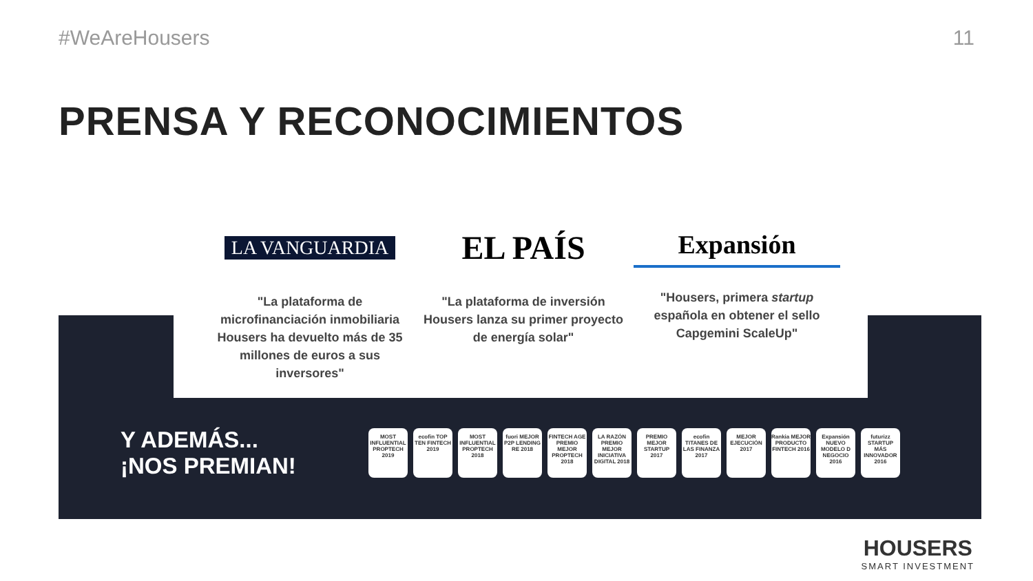#WeAreHousers 11
PRENSA Y RECONOCIMIENTOS
LA VANGUARDIA
"La plataforma de microfinanciación inmobiliaria Housers ha devuelto más de 35 millones de euros a sus inversores"
EL PAÍS
"La plataforma de inversión Housers lanza su primer proyecto de energía solar"
Expansión
"Housers, primera startup española en obtener el sello Capgemini ScaleUp"
Y ADEMÁS...
¡NOS PREMIAN!
MOST INFLUENTIAL PROPTECH 2019
ecofin TOP TEN FINTECH 2019
MOST INFLUENTIAL PROPTECH 2018
fuori MEJOR P2P LENDING RE 2018
FINTECH AGE PREMIO MEJOR PROPTECH 2018
LA RAZÓN PREMIO MEJOR INICIATIVA DIGITAL 2018
PREMIO MEJOR STARTUP 2017
ecofin TITANES DE LAS FINANZA 2017
MEJOR EJECUCIÓN 2017
Rankia MEJOR PRODUCTO FINTECH 2016
Expansión NUEVO MODELO D NEGOCIO 2016
futurizz STARTUP MÁS INNOVADOR 2016
HOUSERS
SMART INVESTMENT